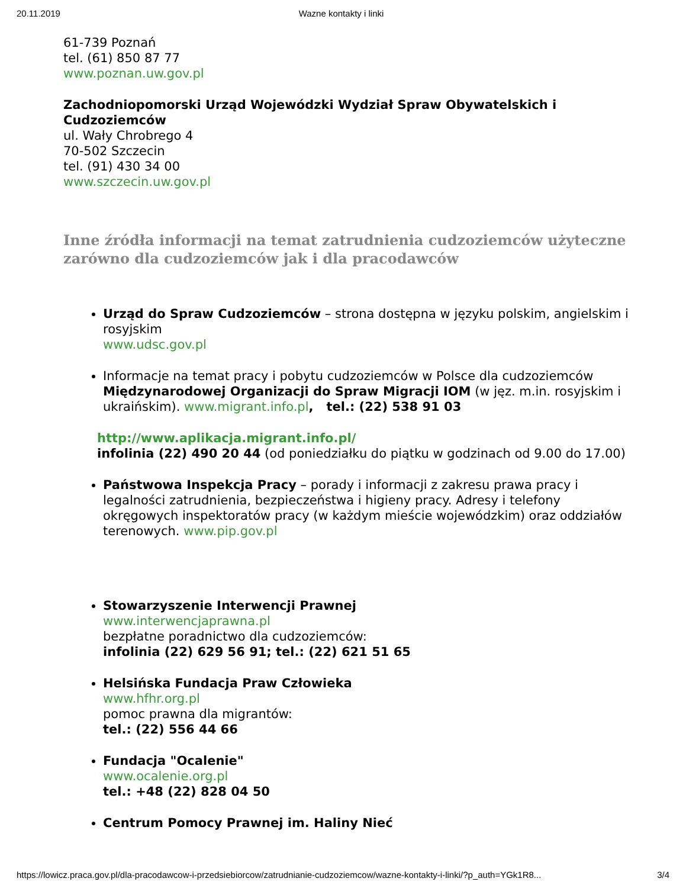20.11.2019 Wazne kontakty i linki
61-739 Poznań
tel. (61) 850 87 77
www.poznan.uw.gov.pl
Zachodniopomorski Urząd Wojewódzki Wydział Spraw Obywatelskich i Cudzoziemców
ul. Wały Chrobrego 4
70-502 Szczecin
tel. (91) 430 34 00
www.szczecin.uw.gov.pl
Inne źródła informacji na temat zatrudnienia cudzoziemców użyteczne zarówno dla cudzoziemców jak i dla pracodawców
Urząd do Spraw Cudzoziemców – strona dostępna w języku polskim, angielskim i rosyjskim
www.udsc.gov.pl
Informacje na temat pracy i pobytu cudzoziemców w Polsce dla cudzoziemców Międzynarodowej Organizacji do Spraw Migracji IOM (w jęz. m.in. rosyjskim i ukraińskim). www.migrant.info.pl, tel.: (22) 538 91 03
http://www.aplikacja.migrant.info.pl/
infolinia (22) 490 20 44 (od poniedziałku do piątku w godzinach od 9.00 do 17.00)
Państwowa Inspekcja Pracy – porady i informacji z zakresu prawa pracy i legalności zatrudnienia, bezpieczeństwa i higieny pracy. Adresy i telefony okręgowych inspektoratów pracy (w każdym mieście wojewódzkim) oraz oddziałów terenowych. www.pip.gov.pl
Stowarzyszenie Interwencji Prawnej
www.interwencjaprawna.pl
bezpłatne poradnictwo dla cudzoziemców:
infolinia (22) 629 56 91; tel.: (22) 621 51 65
Helsińska Fundacja Praw Człowieka
www.hfhr.org.pl
pomoc prawna dla migrantów:
tel.: (22) 556 44 66
Fundacja "Ocalenie"
www.ocalenie.org.pl
tel.: +48 (22) 828 04 50
Centrum Pomocy Prawnej im. Haliny Nieć
https://lowicz.praca.gov.pl/dla-pracodawcow-i-przedsiebiorcow/zatrudnianie-cudzoziemcow/wazne-kontakty-i-linki/?p_auth=YGk1R8... 3/4